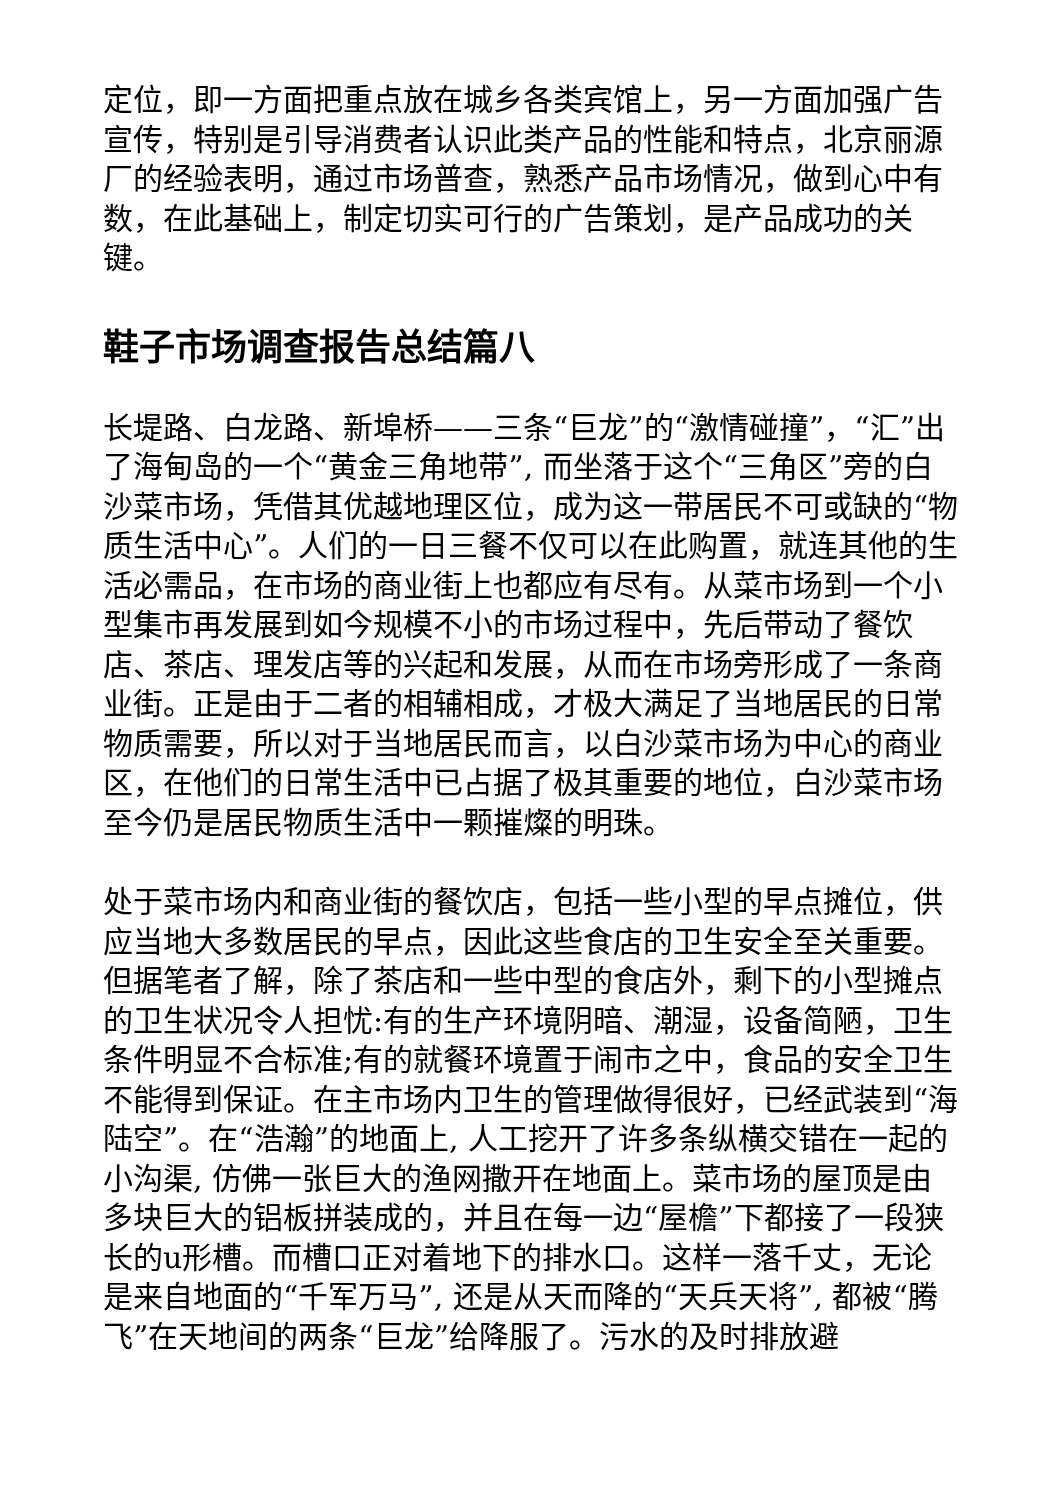定位，即一方面把重点放在城乡各类宾馆上，另一方面加强广告宣传，特别是引导消费者认识此类产品的性能和特点，北京丽源厂的经验表明，通过市场普查，熟悉产品市场情况，做到心中有数，在此基础上，制定切实可行的广告策划，是产品成功的关键。
鞋子市场调查报告总结篇八
长堤路、白龙路、新埠桥——三条“巨龙”的“激情碰撞”，“汇”出了海甸岛的一个“黄金三角地带”, 而坐落于这个“三角区”旁的白沙菜市场，凭借其优越地理区位，成为这一带居民不可或缺的“物质生活中心”。人们的一日三餐不仅可以在此购置，就连其他的生活必需品，在市场的商业街上也都应有尽有。从菜市场到一个小型集市再发展到如今规模不小的市场过程中，先后带动了餐饮店、茶店、理发店等的兴起和发展，从而在市场旁形成了一条商业街。正是由于二者的相辅相成，才极大满足了当地居民的日常物质需要，所以对于当地居民而言，以白沙菜市场为中心的商业区，在他们的日常生活中已占据了极其重要的地位，白沙菜市场至今仍是居民物质生活中一颗摧燦的明珠。
处于菜市场内和商业街的餐饮店，包括一些小型的早点摊位，供应当地大多数居民的早点，因此这些食店的卫生安全至关重要。但据笔者了解，除了茶店和一些中型的食店外，剩下的小型摊点的卫生状况令人担忧:有的生产环境阴暗、潮湿，设备简陋，卫生条件明显不合标准;有的就餐环境置于闹市之中，食品的安全卫生不能得到保证。在主市场内卫生的管理做得很好，已经武装到“海陆空”。在“浩瀚”的地面上, 人工挖开了许多条纵横交错在一起的小沟渠, 仿佛一张巨大的渔网撒开在地面上。菜市场的屋顶是由多块巨大的铝板拼装成的，并且在每一边“屋檐”下都接了一段狭长的u形槽。而槽口正对着地下的排水口。这样一落千丈，无论是来自地面的“千军万马”, 还是从天而降的“天兵天将”, 都被“腾飞”在天地间的两条“巨龙”给降服了。污水的及时排放避